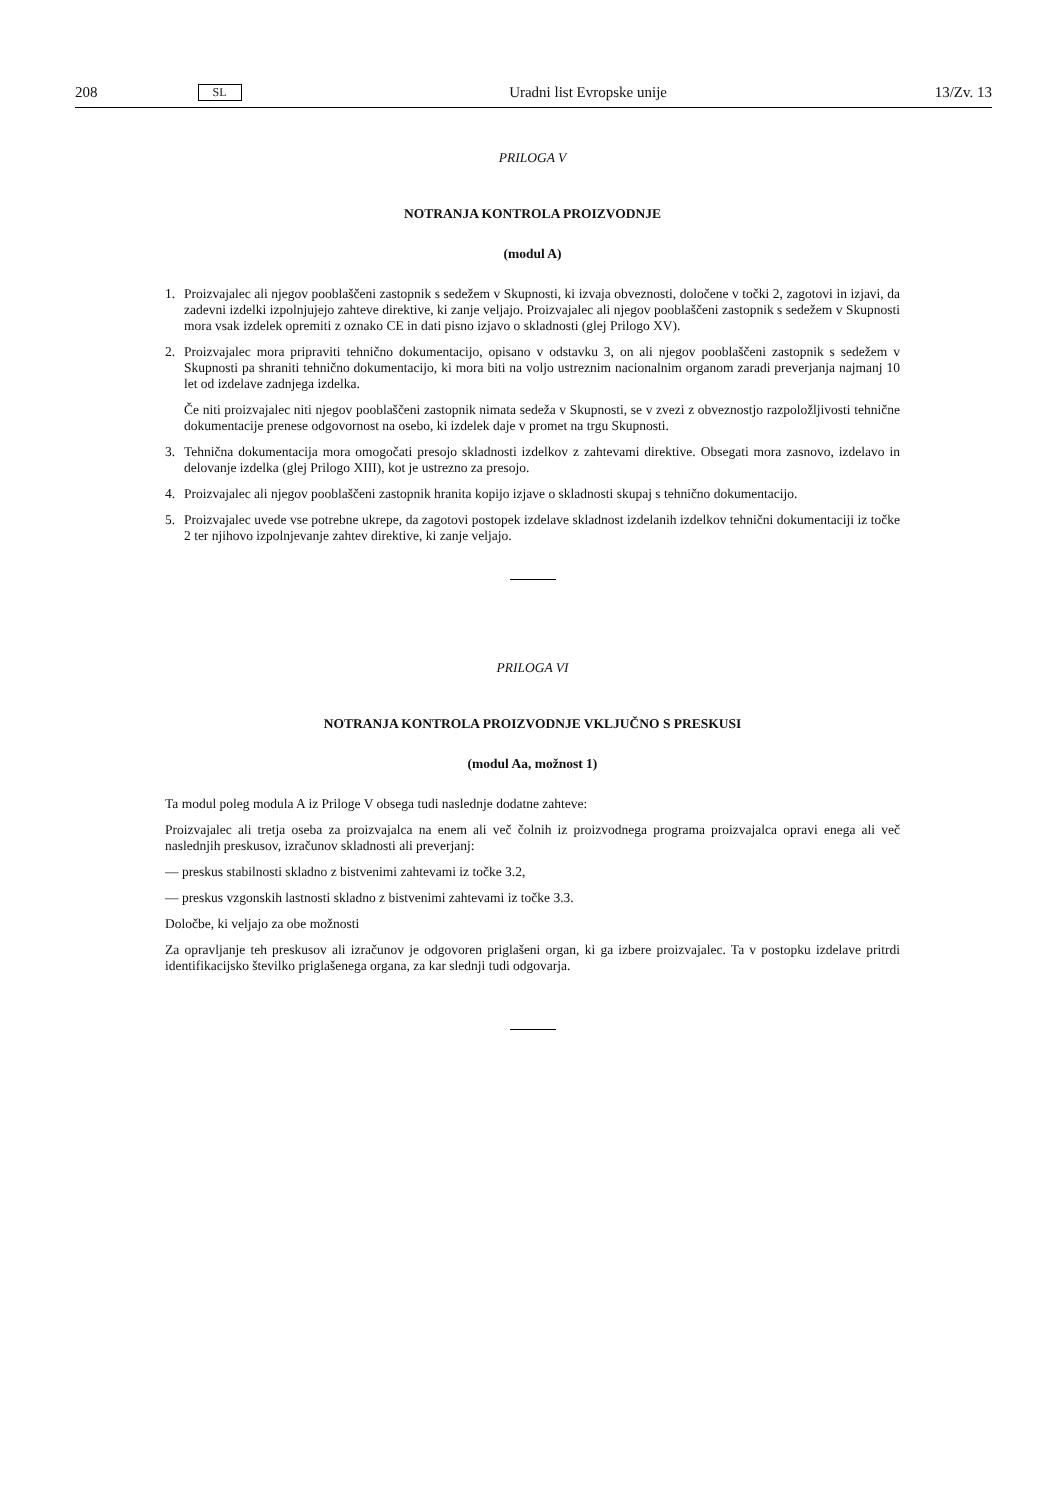208 SL Uradni list Evropske unije 13/Zv. 13
PRILOGA V
NOTRANJA KONTROLA PROIZVODNJE
(modul A)
1. Proizvajalec ali njegov pooblaščeni zastopnik s sedežem v Skupnosti, ki izvaja obveznosti, določene v točki 2, zagotovi in izjavi, da zadevni izdelki izpolnjujejo zahteve direktive, ki zanje veljajo. Proizvajalec ali njegov pooblaščeni zastopnik s sedežem v Skupnosti mora vsak izdelek opremiti z oznako CE in dati pisno izjavo o skladnosti (glej Prilogo XV).
2. Proizvajalec mora pripraviti tehnično dokumentacijo, opisano v odstavku 3, on ali njegov pooblaščeni zastopnik s sedežem v Skupnosti pa shraniti tehnično dokumentacijo, ki mora biti na voljo ustreznim nacionalnim organom zaradi preverjanja najmanj 10 let od izdelave zadnjega izdelka.
Če niti proizvajalec niti njegov pooblaščeni zastopnik nimata sedeža v Skupnosti, se v zvezi z obveznostjo razpoložljivosti tehnične dokumentacije prenese odgovornost na osebo, ki izdelek daje v promet na trgu Skupnosti.
3. Tehnična dokumentacija mora omogočati presojo skladnosti izdelkov z zahtevami direktive. Obsegati mora zasnovo, izdelavo in delovanje izdelka (glej Prilogo XIII), kot je ustrezno za presojo.
4. Proizvajalec ali njegov pooblaščeni zastopnik hranita kopijo izjave o skladnosti skupaj s tehnično dokumentacijo.
5. Proizvajalec uvede vse potrebne ukrepe, da zagotovi postopek izdelave skladnost izdelanih izdelkov tehnični dokumentaciji iz točke 2 ter njihovo izpolnjevanje zahtev direktive, ki zanje veljajo.
PRILOGA VI
NOTRANJA KONTROLA PROIZVODNJE VKLJUČNO S PRESKUSI
(modul Aa, možnost 1)
Ta modul poleg modula A iz Priloge V obsega tudi naslednje dodatne zahteve:
Proizvajalec ali tretja oseba za proizvajalca na enem ali več čolnih iz proizvodnega programa proizvajalca opravi enega ali več naslednjih preskusov, izračunov skladnosti ali preverjanj:
— preskus stabilnosti skladno z bistvenimi zahtevami iz točke 3.2,
— preskus vzgonskih lastnosti skladno z bistvenimi zahtevami iz točke 3.3.
Določbe, ki veljajo za obe možnosti
Za opravljanje teh preskusov ali izračunov je odgovoren priglašeni organ, ki ga izbere proizvajalec. Ta v postopku izdelave pritrdi identifikacijsko številko priglašenega organa, za kar slednji tudi odgovarja.